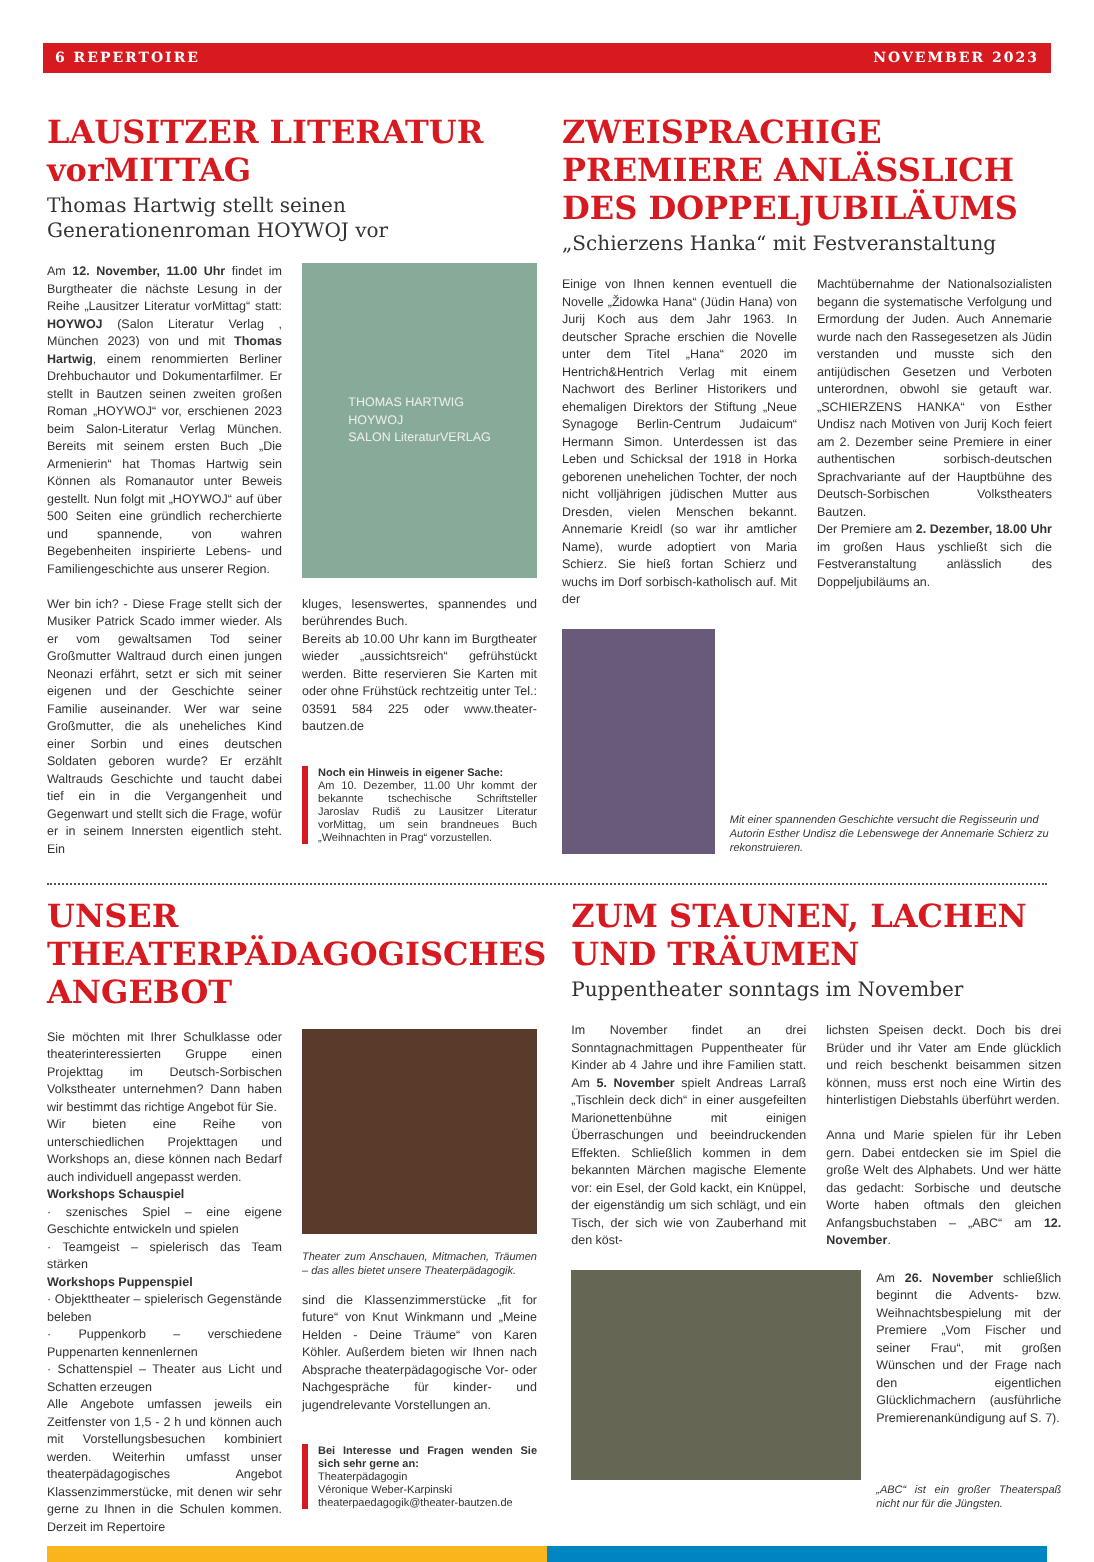6 REPERTOIRE NOVEMBER 2023
LAUSITZER LITERATUR vorMITTAG
Thomas Hartwig stellt seinen Generationenroman HOYWOJ vor
Am 12. November, 11.00 Uhr findet im Burgtheater die nächste Lesung in der Reihe „Lausitzer Literatur vorMittag“ statt: HOYWOJ (Salon Literatur Verlag , München 2023) von und mit Thomas Hartwig, einem renommierten Berliner Drehbuchautor und Dokumentarfilmer. Er stellt in Bautzen seinen zweiten großen Roman „HOYWOJ“ vor, erschienen 2023 beim Salon-Literatur Verlag München. Bereits mit seinem ersten Buch „Die Armenierin“ hat Thomas Hartwig sein Können als Romanautor unter Beweis gestellt. Nun folgt mit „HOYWOJ“ auf über 500 Seiten eine gründlich recherchierte und spannende, von wahren Begebenheiten inspirierte Lebens- und Familiengeschichte aus unserer Region.
Wer bin ich? - Diese Frage stellt sich der Musiker Patrick Scado immer wieder. Als er vom gewaltsamen Tod seiner Großmutter Waltraud durch einen jungen Neonazi erfährt, setzt er sich mit seiner eigenen und der Geschichte seiner Familie auseinander. Wer war seine Großmutter, die als uneheliches Kind einer Sorbin und eines deutschen Soldaten geboren wurde? Er erzählt Waltrauds Geschichte und taucht dabei tief ein in die Vergangenheit und Gegenwart und stellt sich die Frage, wofür er in seinem Innersten eigentlich steht. Ein
THOMAS HARTWIG
HOYWOJ
SALON LiteraturVERLAG
kluges, lesenswertes, spannendes und berührendes Buch.
Bereits ab 10.00 Uhr kann im Burgtheater wieder „aussichtsreich“ gefrühstückt werden. Bitte reservieren Sie Karten mit oder ohne Frühstück rechtzeitig unter Tel.: 03591 584 225 oder www.theater-bautzen.de
Noch ein Hinweis in eigener Sache:
Am 10. Dezember, 11.00 Uhr kommt der bekannte tschechische Schriftsteller Jaroslav Rudiš zu Lausitzer Literatur vorMittag, um sein brandneues Buch „Weihnachten in Prag“ vorzustellen.
ZWEISPRACHIGE PREMIERE ANLÄSSLICH DES DOPPELJUBILÄUMS
„Schierzens Hanka“ mit Festveranstaltung
Einige von Ihnen kennen eventuell die Novelle „Židowka Hana“ (Jüdin Hana) von Jurij Koch aus dem Jahr 1963. In deutscher Sprache erschien die Novelle unter dem Titel „Hana“ 2020 im Hentrich&Hentrich Verlag mit einem Nachwort des Berliner Historikers und ehemaligen Direktors der Stiftung „Neue Synagoge Berlin-Centrum Judaicum“ Hermann Simon. Unterdessen ist das Leben und Schicksal der 1918 in Horka geborenen unehelichen Tochter, der noch nicht volljährigen jüdischen Mutter aus Dresden, vielen Menschen bekannt. Annemarie Kreidl (so war ihr amtlicher Name), wurde adoptiert von Maria Schierz. Sie hieß fortan Schierz und wuchs im Dorf sorbisch-katholisch auf. Mit der
Machtübernahme der Nationalsozialisten begann die systematische Verfolgung und Ermordung der Juden. Auch Annemarie wurde nach den Rassegesetzen als Jüdin verstanden und musste sich den antijüdischen Gesetzen und Verboten unterordnen, obwohl sie getauft war. „SCHIERZENS HANKA“ von Esther Undisz nach Motiven von Jurij Koch feiert am 2. Dezember seine Premiere in einer authentischen sorbisch-deutschen Sprachvariante auf der Hauptbühne des Deutsch-Sorbischen Volkstheaters Bautzen.
Der Premiere am 2. Dezember, 18.00 Uhr im großen Haus yschließt sich die Festveranstaltung anlässlich des Doppeljubiläums an.
Mit einer spannenden Geschichte versucht die Regisseurin und Autorin Esther Undisz die Lebenswege der Annemarie Schierz zu rekonstruieren.
UNSER THEATERPÄDAGOGISCHES ANGEBOT
Sie möchten mit Ihrer Schulklasse oder theaterinteressierten Gruppe einen Projekttag im Deutsch-Sorbischen Volkstheater unternehmen? Dann haben wir bestimmt das richtige Angebot für Sie.
Wir bieten eine Reihe von unterschiedlichen Projekttagen und Workshops an, diese können nach Bedarf auch individuell angepasst werden.
Workshops Schauspiel
· szenisches Spiel – eine eigene Geschichte entwickeln und spielen
· Teamgeist – spielerisch das Team stärken
Workshops Puppenspiel
· Objekttheater – spielerisch Gegenstände beleben
· Puppenkorb – verschiedene Puppenarten kennenlernen
· Schattenspiel – Theater aus Licht und Schatten erzeugen
Alle Angebote umfassen jeweils ein Zeitfenster von 1,5 - 2 h und können auch mit Vorstellungsbesuchen kombiniert werden. Weiterhin umfasst unser theaterpädagogisches Angebot Klassenzimmerstücke, mit denen wir sehr gerne zu Ihnen in die Schulen kommen. Derzeit im Repertoire
Theater zum Anschauen, Mitmachen, Träumen – das alles bietet unsere Theaterpädagogik.
sind die Klassenzimmerstücke „fit for future“ von Knut Winkmann und „Meine Helden - Deine Träume“ von Karen Köhler. Außerdem bieten wir Ihnen nach Absprache theaterpädagogische Vor- oder Nachgespräche für kinder- und jugendrelevante Vorstellungen an.
Bei Interesse und Fragen wenden Sie sich sehr gerne an:
Theaterpädagogin
Véronique Weber-Karpinski
theaterpaedagogik@theater-bautzen.de
ZUM STAUNEN, LACHEN UND TRÄUMEN
Puppentheater sonntags im November
Im November findet an drei Sonntagnachmittagen Puppentheater für Kinder ab 4 Jahre und ihre Familien statt. Am 5. November spielt Andreas Larraß „Tischlein deck dich“ in einer ausgefeilten Marionettenbühne mit einigen Überraschungen und beeindruckenden Effekten. Schließlich kommen in dem bekannten Märchen magische Elemente vor: ein Esel, der Gold kackt, ein Knüppel, der eigenständig um sich schlägt, und ein Tisch, der sich wie von Zauberhand mit den köst-
lichsten Speisen deckt. Doch bis drei Brüder und ihr Vater am Ende glücklich und reich beschenkt beisammen sitzen können, muss erst noch eine Wirtin des hinterlistigen Diebstahls überführt werden.
Anna und Marie spielen für ihr Leben gern. Dabei entdecken sie im Spiel die große Welt des Alphabets. Und wer hätte das gedacht: Sorbische und deutsche Worte haben oftmals den gleichen Anfangsbuchstaben – „ABC“ am 12. November.
Am 26. November schließlich beginnt die Advents- bzw. Weihnachtsbespielung mit der Premiere „Vom Fischer und seiner Frau“, mit großen Wünschen und der Frage nach den eigentlichen Glücklichmachern (ausführliche Premierenankündigung auf S. 7).
„ABC“ ist ein großer Theaterspaß nicht nur für die Jüngsten.